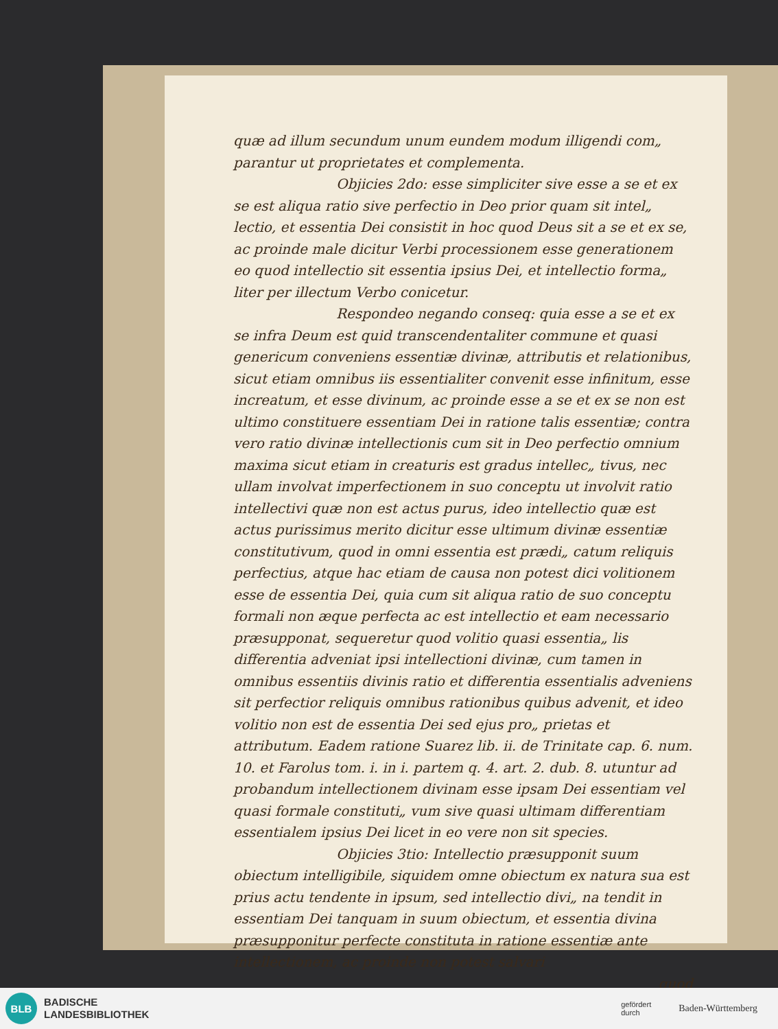quæ ad illum secundum unum eundem modum illigendi com„ parantur ut proprietates et complementa.
Objicies 2do: esse simpliciter sive esse a se et ex se est aliqua ratio sive perfectio in Deo prior quam sit intel„ lectio, et essentia Dei consistit in hoc quod Deus sit a se et ex se, ac proinde male dicitur Verbi processionem esse generationem eo quod intellectio sit essentia ipsius Dei, et intellectio forma„ liter per illectum Verbo conicetur.
Respondeo negando conseq: quia esse a se et ex se infra Deum est quid transcendentaliter commune et quasi genericum conveniens essentiæ divinæ, attributis et relationibus, sicut etiam omnibus iis essentialiter convenit esse infinitum, esse increatum, et esse divinum, ac proinde esse a se et ex se non est ultimo constituere essentiam Dei in ratione talis essentiæ; contra vero ratio divinæ intellectionis cum sit in Deo perfectio omnium maxima sicut etiam in creaturis est gradus intellec„ tivus, nec ullam involvat imperfectionem in suo conceptu ut involvit ratio intellectivi quæ non est actus purus, ideo intellectio quæ est actus purissimus merito dicitur esse ultimum divinæ essentiæ constitutivum, quod in omni essentia est prædi„ catum reliquis perfectius, atque hac etiam de causa non potest dici volitionem esse de essentia Dei, quia cum sit aliqua ratio de suo conceptu formali non æque perfecta ac est intellectio et eam necessario præsupponat, sequeretur quod volitio quasi essentia„ lis differentia adveniat ipsi intellectioni divinæ, cum tamen in omnibus essentiis divinis ratio et differentia essentialis adveniens sit perfectior reliquis omnibus rationibus quibus advenit, et ideo volitio non est de essentia Dei sed ejus pro„ prietas et attributum. Eadem ratione Suarez lib. ii. de Trinitate cap. 6. num. 10. et Farolus tom. i. in i. partem q. 4. art. 2. dub. 8. utuntur ad probandum intellectionem divinam esse ipsam Dei essentiam vel quasi formale constituti„ vum sive quasi ultimam differentiam essentialem ipsius Dei licet in eo vere non sit species.
Objicies 3tio: Intellectio præsupponit suum obiectum intelligibile, siquidem omne obiectum ex natura sua est prius actu tendente in ipsum, sed intellectio divi„ na tendit in essentiam Dei tanquam in suum obiectum, et essentia divina præsupponitur perfecte constituta in ratione essentiæ ante intellectionem, ac proinde non potest salvari
quod
BLB
BADISCHE
LANDESBIBLIOTHEK
gefördert
durch Baden-Württemberg